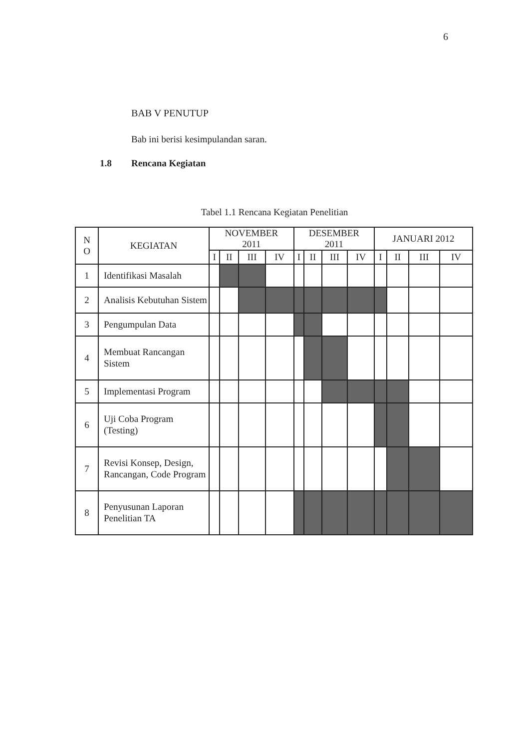6
BAB V PENUTUP
Bab ini berisi kesimpulandan saran.
1.8 Rencana Kegiatan
Tabel 1.1 Rencana Kegiatan Penelitian
| N O | KEGIATAN | NOVEMBER 2011 | | | | DESEMBER 2011 | | | | JANUARI 2012 | | | |
| --- | --- | --- | --- | --- | --- | --- | --- | --- | --- | --- | --- | --- | --- |
| | | I | II | III | IV | I | II | III | IV | I | II | III | IV |
| 1 | Identifikasi Masalah | | | | | | | | | | | | |
| 2 | Analisis Kebutuhan Sistem | | | | | | | | | | | | |
| 3 | Pengumpulan Data | | | | | | | | | | | | |
| 4 | Membuat Rancangan Sistem | | | | | | | | | | | | |
| 5 | Implementasi Program | | | | | | | | | | | | |
| 6 | Uji Coba Program (Testing) | | | | | | | | | | | | |
| 7 | Revisi Konsep, Design, Rancangan, Code Program | | | | | | | | | | | | |
| 8 | Penyusunan Laporan Penelitian TA | | | | | | | | | | | | |